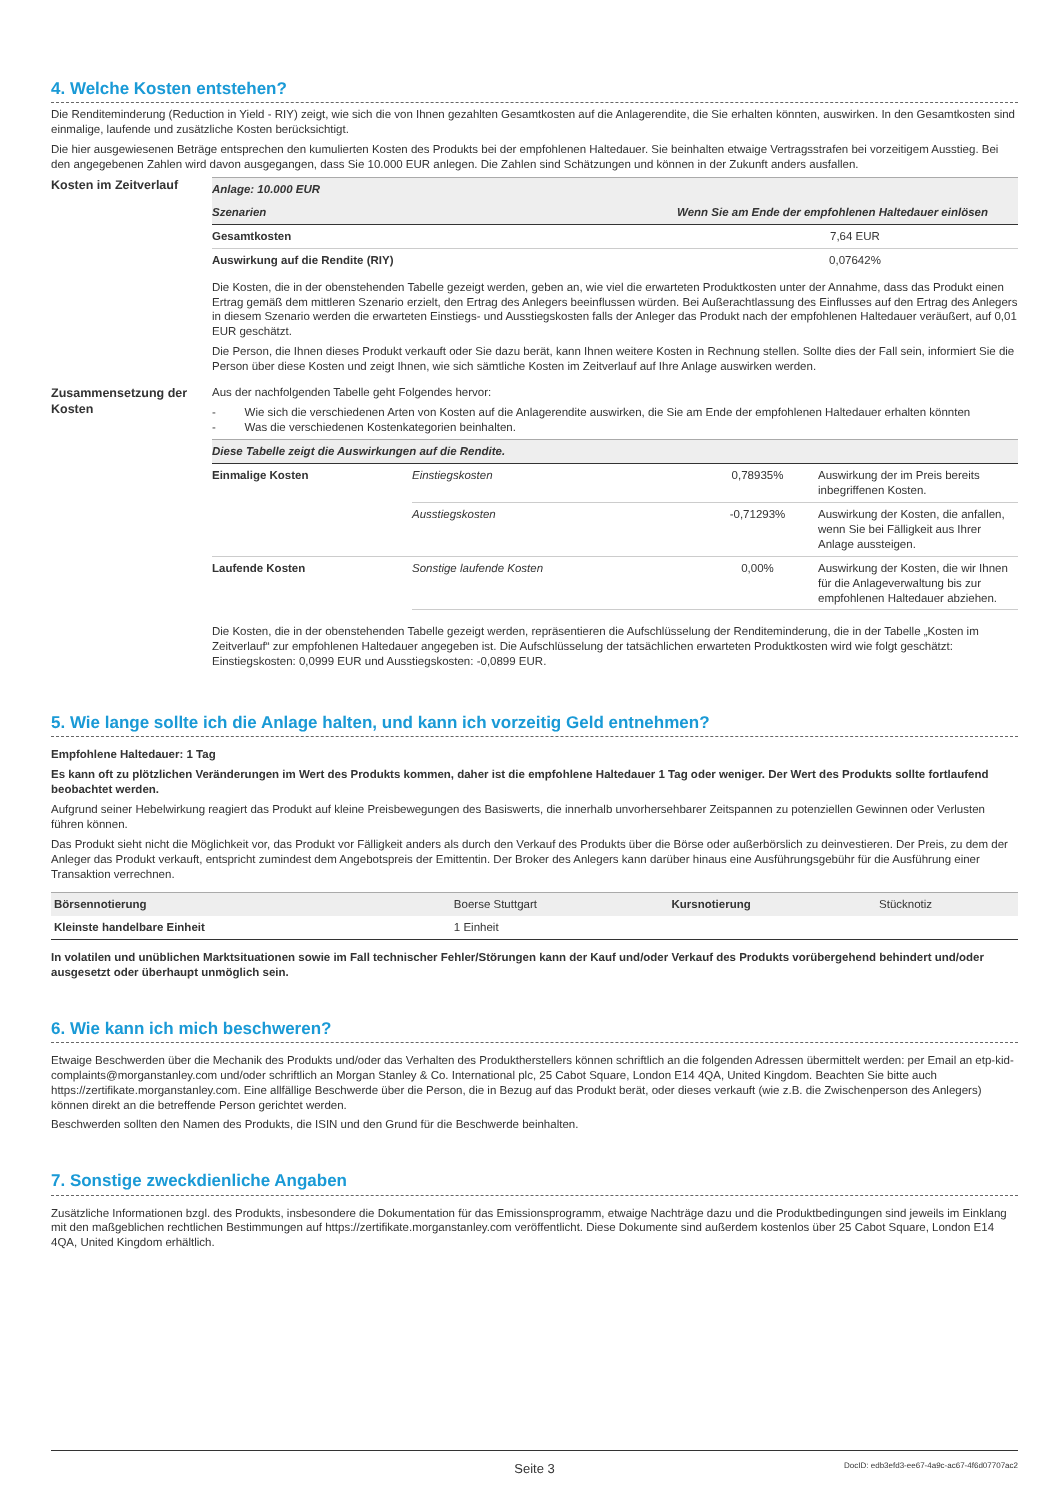4. Welche Kosten entstehen?
Die Renditeminderung (Reduction in Yield - RIY) zeigt, wie sich die von Ihnen gezahlten Gesamtkosten auf die Anlagerendite, die Sie erhalten könnten, auswirken. In den Gesamtkosten sind einmalige, laufende und zusätzliche Kosten berücksichtigt.
Die hier ausgewiesenen Beträge entsprechen den kumulierten Kosten des Produkts bei der empfohlenen Haltedauer. Sie beinhalten etwaige Vertragsstrafen bei vorzeitigem Ausstieg. Bei den angegebenen Zahlen wird davon ausgegangen, dass Sie 10.000 EUR anlegen. Die Zahlen sind Schätzungen und können in der Zukunft anders ausfallen.
Kosten im Zeitverlauf
| Anlage: 10.000 EUR | |
| Szenarien | Wenn Sie am Ende der empfohlenen Haltedauer einlösen |
| Gesamtkosten | 7,64 EUR |
| Auswirkung auf die Rendite (RIY) | 0,07642% |
Die Kosten, die in der obenstehenden Tabelle gezeigt werden, geben an, wie viel die erwarteten Produktkosten unter der Annahme, dass das Produkt einen Ertrag gemäß dem mittleren Szenario erzielt, den Ertrag des Anlegers beeinflussen würden. Bei Außerachtlassung des Einflusses auf den Ertrag des Anlegers in diesem Szenario werden die erwarteten Einstiegs- und Ausstiegskosten falls der Anleger das Produkt nach der empfohlenen Haltedauer veräußert, auf 0,01 EUR geschätzt.
Die Person, die Ihnen dieses Produkt verkauft oder Sie dazu berät, kann Ihnen weitere Kosten in Rechnung stellen. Sollte dies der Fall sein, informiert Sie die Person über diese Kosten und zeigt Ihnen, wie sich sämtliche Kosten im Zeitverlauf auf Ihre Anlage auswirken werden.
Zusammensetzung der Kosten
Aus der nachfolgenden Tabelle geht Folgendes hervor:
- Wie sich die verschiedenen Arten von Kosten auf die Anlagerendite auswirken, die Sie am Ende der empfohlenen Haltedauer erhalten könnten
- Was die verschiedenen Kostenkategorien beinhalten.
| Diese Tabelle zeigt die Auswirkungen auf die Rendite. | | | |
| Einmalige Kosten | Einstiegskosten | 0,78935% | Auswirkung der im Preis bereits inbegriffenen Kosten. |
| | Ausstiegskosten | -0,71293% | Auswirkung der Kosten, die anfallen, wenn Sie bei Fälligkeit aus Ihrer Anlage aussteigen. |
| Laufende Kosten | Sonstige laufende Kosten | 0,00% | Auswirkung der Kosten, die wir Ihnen für die Anlageverwaltung bis zur empfohlenen Haltedauer abziehen. |
Die Kosten, die in der obenstehenden Tabelle gezeigt werden, repräsentieren die Aufschlüsselung der Renditeminderung, die in der Tabelle „Kosten im Zeitverlauf“ zur empfohlenen Haltedauer angegeben ist. Die Aufschlüsselung der tatsächlichen erwarteten Produktkosten wird wie folgt geschätzt: Einstiegskosten: 0,0999 EUR und Ausstiegskosten: -0,0899 EUR.
5. Wie lange sollte ich die Anlage halten, und kann ich vorzeitig Geld entnehmen?
Empfohlene Haltedauer: 1 Tag
Es kann oft zu plötzlichen Veränderungen im Wert des Produkts kommen, daher ist die empfohlene Haltedauer 1 Tag oder weniger. Der Wert des Produkts sollte fortlaufend beobachtet werden.
Aufgrund seiner Hebelwirkung reagiert das Produkt auf kleine Preisbewegungen des Basiswerts, die innerhalb unvorhersehbarer Zeitspannen zu potenziellen Gewinnen oder Verlusten führen können.
Das Produkt sieht nicht die Möglichkeit vor, das Produkt vor Fälligkeit anders als durch den Verkauf des Produkts über die Börse oder außerbörslich zu deinvestieren. Der Preis, zu dem der Anleger das Produkt verkauft, entspricht zumindest dem Angebotspreis der Emittentin. Der Broker des Anlegers kann darüber hinaus eine Ausführungsgebühr für die Ausführung einer Transaktion verrechnen.
| Börsennotierung | Boerse Stuttgart | Kursnotierung | Stücknotiz |
| Kleinste handelbare Einheit | 1 Einheit | | |
In volatilen und unüblichen Marktsituationen sowie im Fall technischer Fehler/Störungen kann der Kauf und/oder Verkauf des Produkts vorübergehend behindert und/oder ausgesetzt oder überhaupt unmöglich sein.
6. Wie kann ich mich beschweren?
Etwaige Beschwerden über die Mechanik des Produkts und/oder das Verhalten des Produktherstellers können schriftlich an die folgenden Adressen übermittelt werden: per Email an etp-kid-complaints@morganstanley.com und/oder schriftlich an Morgan Stanley & Co. International plc, 25 Cabot Square, London E14 4QA, United Kingdom. Beachten Sie bitte auch https://zertifikate.morganstanley.com. Eine allfällige Beschwerde über die Person, die in Bezug auf das Produkt berät, oder dieses verkauft (wie z.B. die Zwischenperson des Anlegers) können direkt an die betreffende Person gerichtet werden.
Beschwerden sollten den Namen des Produkts, die ISIN und den Grund für die Beschwerde beinhalten.
7. Sonstige zweckdienliche Angaben
Zusätzliche Informationen bzgl. des Produkts, insbesondere die Dokumentation für das Emissionsprogramm, etwaige Nachträge dazu und die Produktbedingungen sind jeweils im Einklang mit den maßgeblichen rechtlichen Bestimmungen auf https://zertifikate.morganstanley.com veröffentlicht. Diese Dokumente sind außerdem kostenlos über 25 Cabot Square, London E14 4QA, United Kingdom erhältlich.
Seite 3 DocID: edb3efd3-ee67-4a9c-ac67-4f6d07707ac2